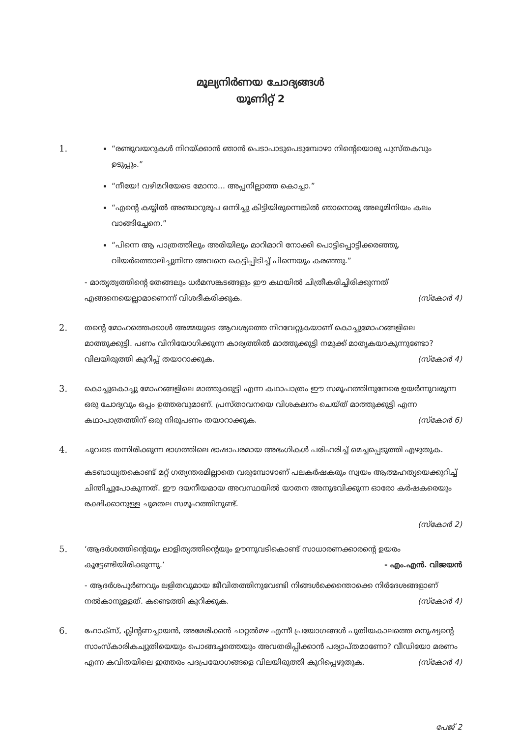മൂല്യനിർണയ ചോദ്യങ്ങൾ
യൂണിറ്റ് 2
1.
“രണ്ടുവയറുകൾ നിറയ്ക്കാൻ ഞാൻ പെടാപാടുപെടുമ്പോഴാ നിന്റെയൊരു പുസ്തകവും ഉടുപ്പും.”
“നീയേ! വഴിമറിയേടെ മോനാ... അപ്പനില്ലാത്ത കൊച്ചാ.”
“എന്റെ കയ്യിൽ അഞ്ചാറുരൂപ ഒന്നിച്ചു കിട്ടിയിരുന്നെങ്കിൽ ഞാനൊരു അലൂമിനിയം കലം വാങ്ങിച്ചേനെ.”
“പിന്നെ ആ പാത്രത്തിലും അരിയിലും മാറിമാറി നോക്കി പൊട്ടിപ്പൊട്ടിക്കരഞ്ഞു. വിയർത്തൊലിച്ചുനിന്ന അവനെ കെട്ടിപ്പിടിച്ച് പിന്നെയും കരഞ്ഞു.”
- മാതൃത്വത്തിന്റെ തേങ്ങലും ധർമസങ്കടങ്ങളും ഈ കഥയിൽ ചിത്രീകരിച്ചിരിക്കുന്നത് എങ്ങനെയെല്ലാമാണെന്ന് വിശദീകരിക്കുക. (സ്കോർ 4)
2.
തന്റെ മോഹത്തെക്കാൾ അമ്മയുടെ ആവശ്യത്തെ നിറവേറ്റുകയാണ് കൊച്ചുമോഹങ്ങളിലെ മാത്തുക്കുട്ടി. പണം വിനിയോഗിക്കുന്ന കാര്യത്തിൽ മാത്തുക്കുട്ടി നമുക്ക് മാതൃകയാകുന്നുണ്ടോ? വിലയിരുത്തി കുറിപ്പ് തയാറാക്കുക. (സ്കോർ 4)
3.
കൊച്ചുകൊച്ചു മോഹങ്ങളിലെ മാത്തുക്കുട്ടി എന്ന കഥാപാത്രം ഈ സമൂഹത്തിനുനേരെ ഉയർന്നുവരുന്ന ഒരു ചോദ്യവും ഒപ്പം ഉത്തരവുമാണ്. പ്രസ്താവനയെ വിശകലനം ചെയ്ത് മാത്തുക്കുട്ടി എന്ന കഥാപാത്രത്തിന് ഒരു നിരൂപണം തയാറാക്കുക. (സ്കോർ 6)
4.
ചുവടെ തന്നിരിക്കുന്ന ഭാഗത്തിലെ ഭാഷാപരമായ അഭംഗികൾ പരിഹരിച്ച് മെച്ചപ്പെടുത്തി എഴുതുക.
കടബാധ്യതകൊണ്ട് മറ്റ് ഗത്യന്തരമില്ലാതെ വരുമ്പോഴാണ് പലകർഷകരും സ്വയം ആത്മഹത്യയെക്കുറിച്ച് ചിന്തിച്ചുപോകുന്നത്. ഈ ദയനീയമായ അവസ്ഥയിൽ യാതന അനുഭവിക്കുന്ന ഓരോ കർഷകരെയും രക്ഷിക്കാനുള്ള ചുമതല സമൂഹത്തിനുണ്ട്.
(സ്കോർ 2)
5.
‘ആദർശത്തിന്റെയും ലാളിത്യത്തിന്റെയും ഊന്നുവടികൊണ്ട് സാധാരണക്കാരന്റെ ഉയരം കൂട്ടേണ്ടിയിരിക്കുന്നു.’ - എം.എൻ. വിജയൻ
- ആദർശപൂർണവും ലളിതവുമായ ജീവിതത്തിനുവേണ്ടി നിങ്ങൾക്കെന്തൊക്കെ നിർദേശങ്ങളാണ് നൽകാനുള്ളത്. കണ്ടെത്തി കുറിക്കുക. (സ്കോർ 4)
6.
ഫോക്സ്, ക്ലിന്റണച്ചായൻ, അമേരിക്കൻ ചാറ്റൽമഴ എന്നീ പ്രയോഗങ്ങൾ പുതിയകാലത്തെ മനുഷ്യന്റെ സാംസ്കാരികച്യുതിയെയും പൊങ്ങച്ചത്തെയും അവതരിപ്പിക്കാൻ പര്യാപ്തമാണോ? വീഡിയോ മരണം എന്ന കവിതയിലെ ഇത്തരം പദപ്രയോഗങ്ങളെ വിലയിരുത്തി കുറിപ്പെഴുതുക. (സ്കോർ 4)
പേജ് 2